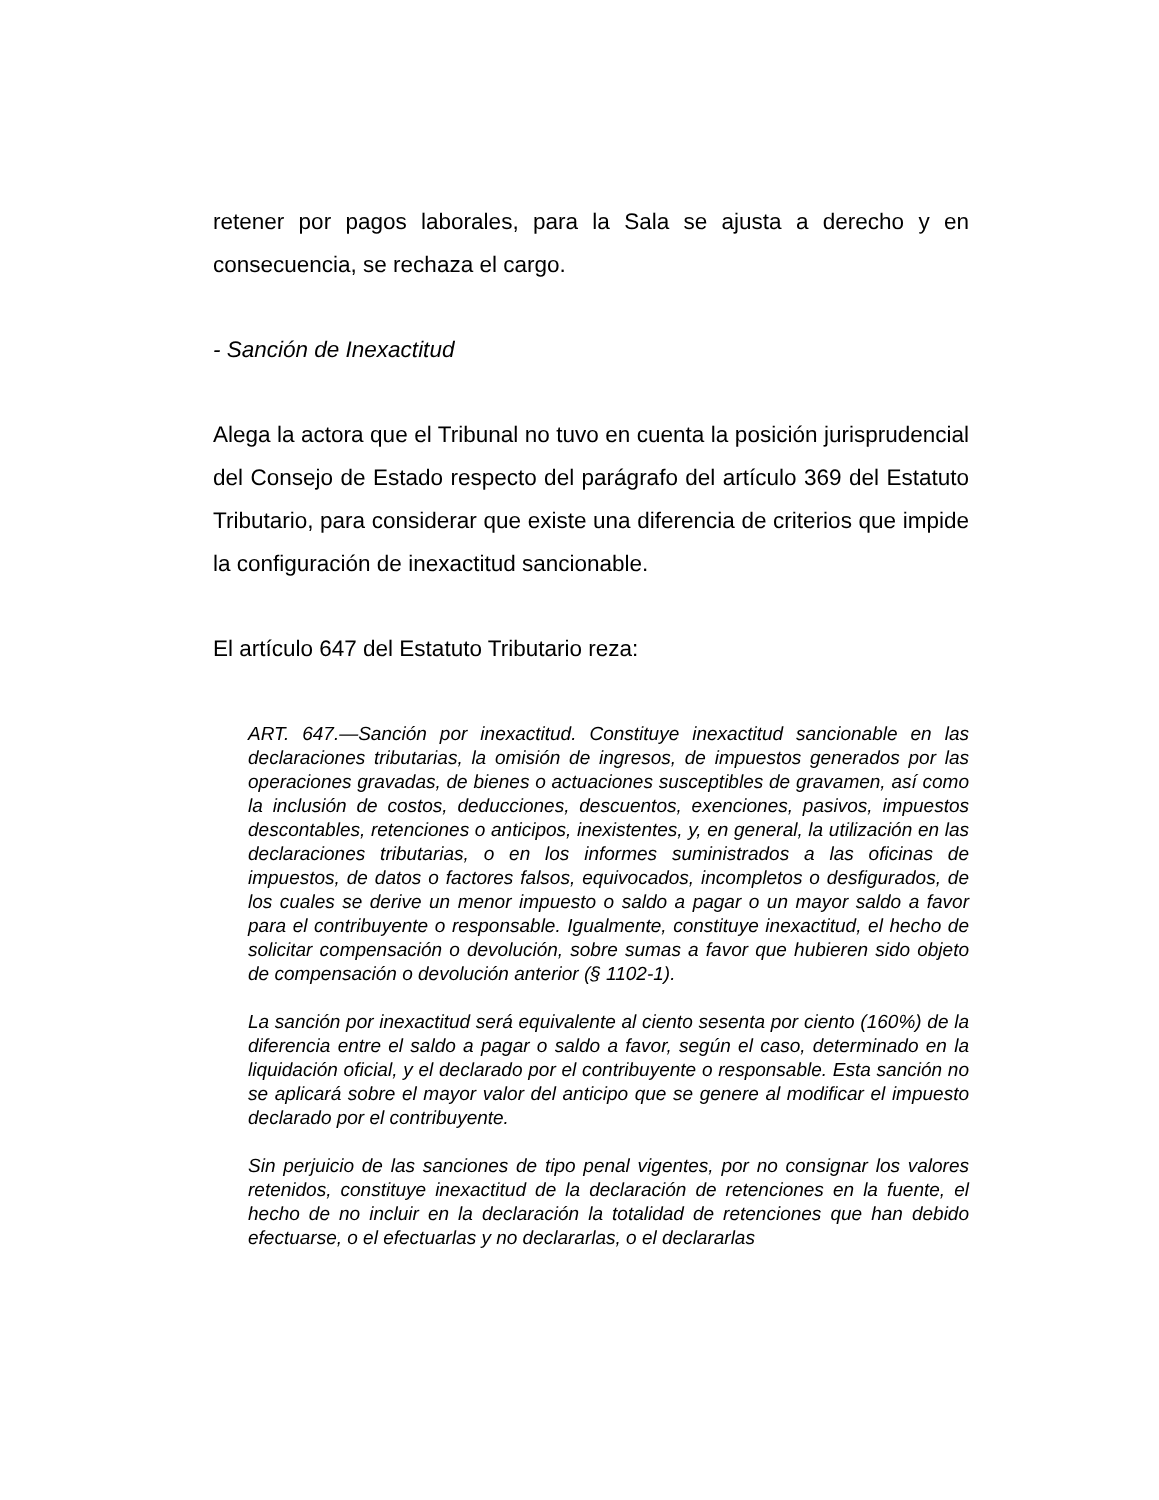retener por pagos laborales, para la Sala se ajusta a derecho y en consecuencia, se rechaza el cargo.
- Sanción de Inexactitud
Alega la actora que el Tribunal no tuvo en cuenta la posición jurisprudencial del Consejo de Estado respecto del parágrafo del artículo 369 del Estatuto Tributario, para considerar que existe una diferencia de criterios que impide la configuración de inexactitud sancionable.
El artículo 647 del Estatuto Tributario reza:
ART. 647.—Sanción por inexactitud. Constituye inexactitud sancionable en las declaraciones tributarias, la omisión de ingresos, de impuestos generados por las operaciones gravadas, de bienes o actuaciones susceptibles de gravamen, así como la inclusión de costos, deducciones, descuentos, exenciones, pasivos, impuestos descontables, retenciones o anticipos, inexistentes, y, en general, la utilización en las declaraciones tributarias, o en los informes suministrados a las oficinas de impuestos, de datos o factores falsos, equivocados, incompletos o desfigurados, de los cuales se derive un menor impuesto o saldo a pagar o un mayor saldo a favor para el contribuyente o responsable. Igualmente, constituye inexactitud, el hecho de solicitar compensación o devolución, sobre sumas a favor que hubieren sido objeto de compensación o devolución anterior (§ 1102-1).
La sanción por inexactitud será equivalente al ciento sesenta por ciento (160%) de la diferencia entre el saldo a pagar o saldo a favor, según el caso, determinado en la liquidación oficial, y el declarado por el contribuyente o responsable. Esta sanción no se aplicará sobre el mayor valor del anticipo que se genere al modificar el impuesto declarado por el contribuyente.
Sin perjuicio de las sanciones de tipo penal vigentes, por no consignar los valores retenidos, constituye inexactitud de la declaración de retenciones en la fuente, el hecho de no incluir en la declaración la totalidad de retenciones que han debido efectuarse, o el efectuarlas y no declararlas, o el declararlas